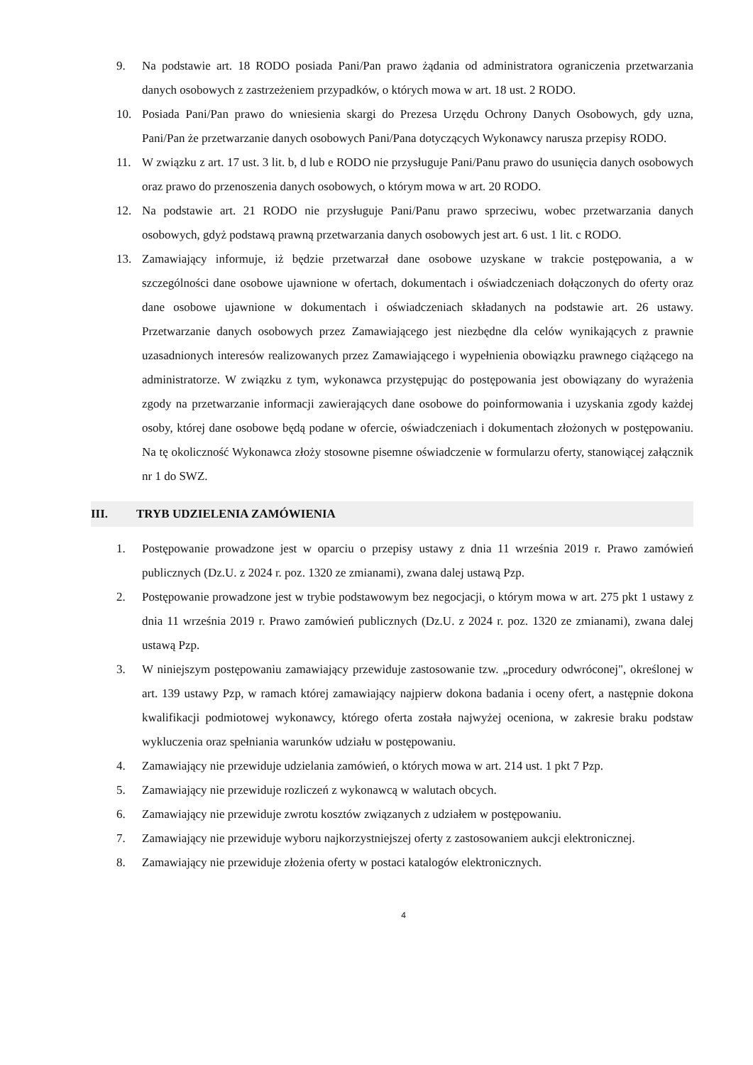9. Na podstawie art. 18 RODO posiada Pani/Pan prawo żądania od administratora ograniczenia przetwarzania danych osobowych z zastrzeżeniem przypadków, o których mowa w art. 18 ust. 2 RODO.
10. Posiada Pani/Pan prawo do wniesienia skargi do Prezesa Urzędu Ochrony Danych Osobowych, gdy uzna, Pani/Pan że przetwarzanie danych osobowych Pani/Pana dotyczących Wykonawcy narusza przepisy RODO.
11. W związku z art. 17 ust. 3 lit. b, d lub e RODO nie przysługuje Pani/Panu prawo do usunięcia danych osobowych oraz prawo do przenoszenia danych osobowych, o którym mowa w art. 20 RODO.
12. Na podstawie art. 21 RODO nie przysługuje Pani/Panu prawo sprzeciwu, wobec przetwarzania danych osobowych, gdyż podstawą prawną przetwarzania danych osobowych jest art. 6 ust. 1 lit. c RODO.
13. Zamawiający informuje, iż będzie przetwarzał dane osobowe uzyskane w trakcie postępowania, a w szczególności dane osobowe ujawnione w ofertach, dokumentach i oświadczeniach dołączonych do oferty oraz dane osobowe ujawnione w dokumentach i oświadczeniach składanych na podstawie art. 26 ustawy. Przetwarzanie danych osobowych przez Zamawiającego jest niezbędne dla celów wynikających z prawnie uzasadnionych interesów realizowanych przez Zamawiającego i wypełnienia obowiązku prawnego ciążącego na administratorze. W związku z tym, wykonawca przystępując do postępowania jest obowiązany do wyrażenia zgody na przetwarzanie informacji zawierających dane osobowe do poinformowania i uzyskania zgody każdej osoby, której dane osobowe będą podane w ofercie, oświadczeniach i dokumentach złożonych w postępowaniu. Na tę okoliczność Wykonawca złoży stosowne pisemne oświadczenie w formularzu oferty, stanowiącej załącznik nr 1 do SWZ.
III. TRYB UDZIELENIA ZAMÓWIENIA
1. Postępowanie prowadzone jest w oparciu o przepisy ustawy z dnia 11 września 2019 r. Prawo zamówień publicznych (Dz.U. z 2024 r. poz. 1320 ze zmianami), zwana dalej ustawą Pzp.
2. Postępowanie prowadzone jest w trybie podstawowym bez negocjacji, o którym mowa w art. 275 pkt 1 ustawy z dnia 11 września 2019 r. Prawo zamówień publicznych (Dz.U. z 2024 r. poz. 1320 ze zmianami), zwana dalej ustawą Pzp.
3. W niniejszym postępowaniu zamawiający przewiduje zastosowanie tzw. „procedury odwróconej", określonej w art. 139 ustawy Pzp, w ramach której zamawiający najpierw dokona badania i oceny ofert, a następnie dokona kwalifikacji podmiotowej wykonawcy, którego oferta została najwyżej oceniona, w zakresie braku podstaw wykluczenia oraz spełniania warunków udziału w postępowaniu.
4. Zamawiający nie przewiduje udzielania zamówień, o których mowa w art. 214 ust. 1 pkt 7 Pzp.
5. Zamawiający nie przewiduje rozliczeń z wykonawcą w walutach obcych.
6. Zamawiający nie przewiduje zwrotu kosztów związanych z udziałem w postępowaniu.
7. Zamawiający nie przewiduje wyboru najkorzystniejszej oferty z zastosowaniem aukcji elektronicznej.
8. Zamawiający nie przewiduje złożenia oferty w postaci katalogów elektronicznych.
4